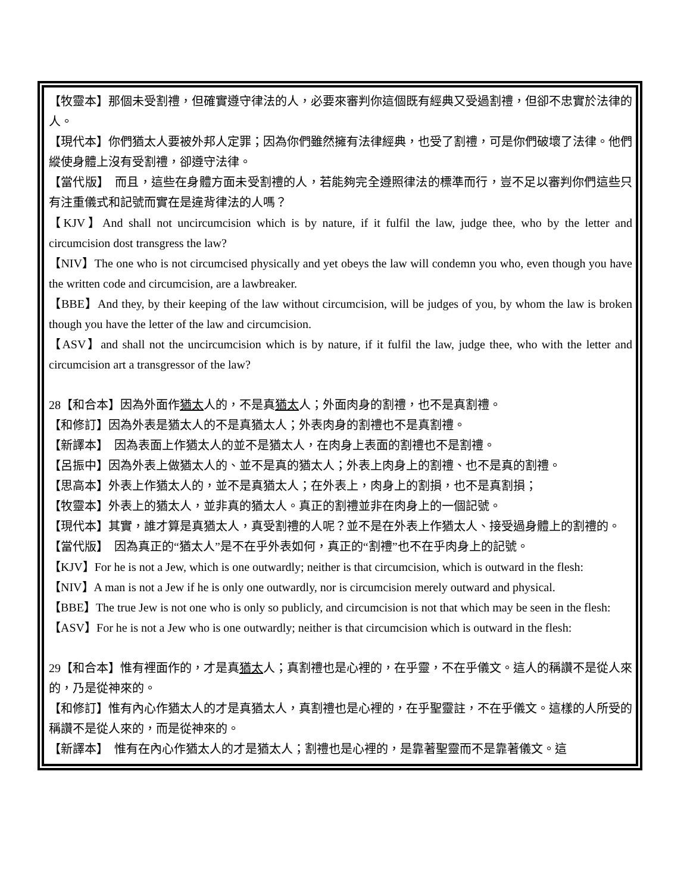【牧靈本】那個未受割禮，但確實遵守律法的人，必要來審判你這個既有經典又受過割禮，但卻不忠實於法律的人。
【現代本】你們猶太人要被外邦人定罪；因為你們雖然擁有法律經典，也受了割禮，可是你們破壞了法律。他們縱使身體上沒有受割禮，卻遵守法律。
【當代版】　而且，這些在身體方面未受割禮的人，若能夠完全遵照律法的標準而行，豈不足以審判你們這些只有注重儀式和記號而實在是違背律法的人嗎？
【KJV】And shall not uncircumcision which is by nature, if it fulfil the law, judge thee, who by the letter and circumcision dost transgress the law?
【NIV】The one who is not circumcised physically and yet obeys the law will condemn you who, even though you have the written code and circumcision, are a lawbreaker.
【BBE】And they, by their keeping of the law without circumcision, will be judges of you, by whom the law is broken though you have the letter of the law and circumcision.
【ASV】and shall not the uncircumcision which is by nature, if it fulfil the law, judge thee, who with the letter and circumcision art a transgressor of the law?
28【和合本】因為外面作猶太人的，不是真猶太人；外面肉身的割禮，也不是真割禮。
【和修訂】因為外表是猶太人的不是真猶太人；外表肉身的割禮也不是真割禮。
【新譯本】　因為表面上作猶太人的並不是猶太人，在肉身上表面的割禮也不是割禮。
【呂振中】因為外表上做猶太人的、並不是真的猶太人；外表上肉身上的割禮、也不是真的割禮。
【思高本】外表上作猶太人的，並不是真猶太人；在外表上，肉身上的割損，也不是真割損；
【牧靈本】外表上的猶太人，並非真的猶太人。真正的割禮並非在肉身上的一個記號。
【現代本】其實，誰才算是真猶太人，真受割禮的人呢？並不是在外表上作猶太人、接受過身體上的割禮的。
【當代版】　因為真正的“猶太人”是不在乎外表如何，真正的“割禮”也不在乎肉身上的記號。
【KJV】For he is not a Jew, which is one outwardly; neither is that circumcision, which is outward in the flesh:
【NIV】A man is not a Jew if he is only one outwardly, nor is circumcision merely outward and physical.
【BBE】The true Jew is not one who is only so publicly, and circumcision is not that which may be seen in the flesh:
【ASV】For he is not a Jew who is one outwardly; neither is that circumcision which is outward in the flesh:
29【和合本】惟有裡面作的，才是真猶太人；真割禮也是心裡的，在乎靈，不在乎儀文。這人的稱讚不是從人來的，乃是從神來的。
【和修訂】惟有內心作猶太人的才是真猶太人，真割禮也是心裡的，在乎聖靈註，不在乎儀文。這樣的人所受的稱讚不是從人來的，而是從神來的。
【新譯本】　惟有在內心作猶太人的才是猶太人；割禮也是心裡的，是靠著聖靈而不是靠著儀文。這